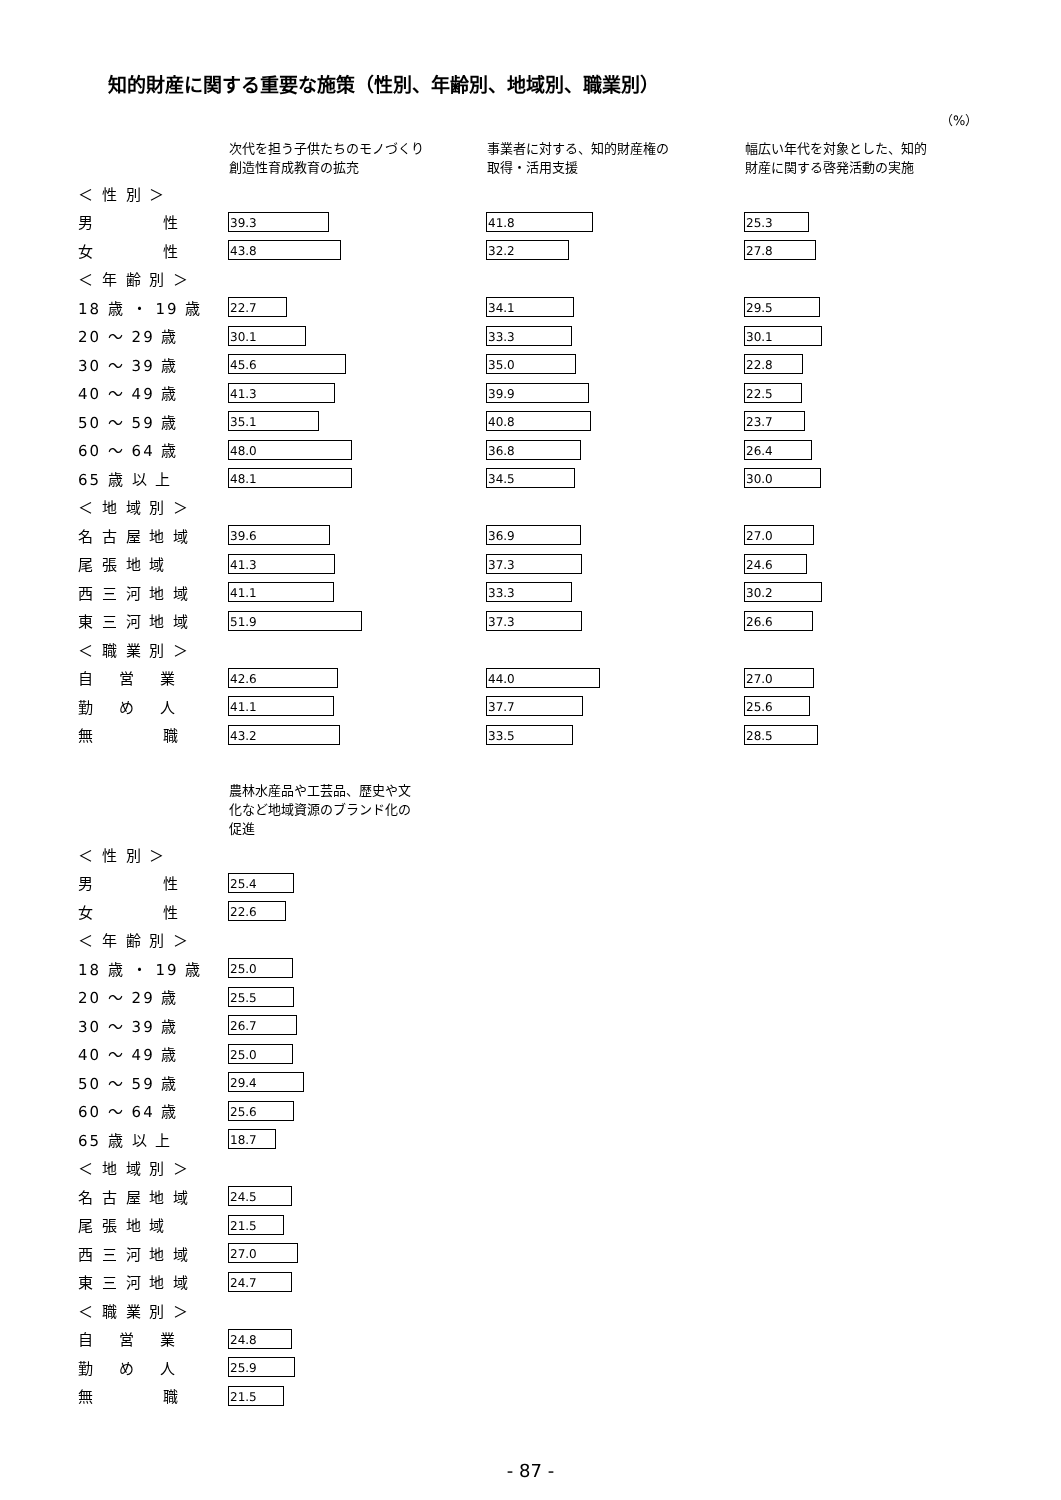知的財産に関する重要な施策（性別、年齢別、地域別、職業別）
（%）
| | 次代を担う子供たちのモノづくり 創造性育成教育の拡充 | 事業者に対する、知的財産権の 取得・活用支援 | 幅広い年代を対象とした、知的 財産に関する啓発活動の実施 |
| --- | --- | --- | --- |
| ＜ 性 別 ＞ | | | |
| 男 性 | 39.3 | 41.8 | 25.3 |
| 女 性 | 43.8 | 32.2 | 27.8 |
| ＜ 年 齢 別 ＞ | | | |
| 18 歳 ・ 19 歳 | 22.7 | 34.1 | 29.5 |
| 20 ～ 29 歳 | 30.1 | 33.3 | 30.1 |
| 30 ～ 39 歳 | 45.6 | 35.0 | 22.8 |
| 40 ～ 49 歳 | 41.3 | 39.9 | 22.5 |
| 50 ～ 59 歳 | 35.1 | 40.8 | 23.7 |
| 60 ～ 64 歳 | 48.0 | 36.8 | 26.4 |
| 65 歳 以 上 | 48.1 | 34.5 | 30.0 |
| ＜ 地 域 別 ＞ | | | |
| 名 古 屋 地 域 | 39.6 | 36.9 | 27.0 |
| 尾 張 地 域 | 41.3 | 37.3 | 24.6 |
| 西 三 河 地 域 | 41.1 | 33.3 | 30.2 |
| 東 三 河 地 域 | 51.9 | 37.3 | 26.6 |
| ＜ 職 業 別 ＞ | | | |
| 自 営 業 | 42.6 | 44.0 | 27.0 |
| 勤 め 人 | 41.1 | 37.7 | 25.6 |
| 無 職 | 43.2 | 33.5 | 28.5 |
| | 農林水産品や工芸品、歴史や文 化など地域資源のブランド化の 促進 |
| --- | --- |
| ＜ 性 別 ＞ | |
| 男 性 | 25.4 |
| 女 性 | 22.6 |
| ＜ 年 齢 別 ＞ | |
| 18 歳 ・ 19 歳 | 25.0 |
| 20 ～ 29 歳 | 25.5 |
| 30 ～ 39 歳 | 26.7 |
| 40 ～ 49 歳 | 25.0 |
| 50 ～ 59 歳 | 29.4 |
| 60 ～ 64 歳 | 25.6 |
| 65 歳 以 上 | 18.7 |
| ＜ 地 域 別 ＞ | |
| 名 古 屋 地 域 | 24.5 |
| 尾 張 地 域 | 21.5 |
| 西 三 河 地 域 | 27.0 |
| 東 三 河 地 域 | 24.7 |
| ＜ 職 業 別 ＞ | |
| 自 営 業 | 24.8 |
| 勤 め 人 | 25.9 |
| 無 職 | 21.5 |
- 87 -